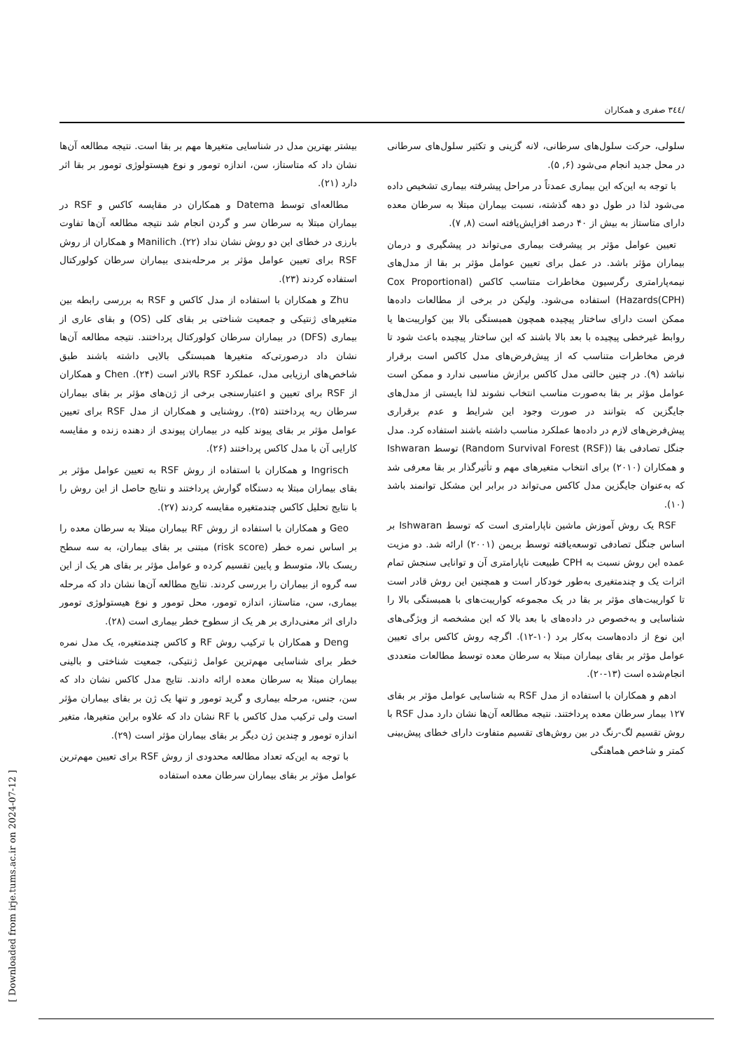/۳٤٤ صفری و همکاران
سلولی، حرکت سلول‌های سرطانی، لانه گزینی و تکثیر سلول‌های سرطانی در محل جدید انجام می‌شود (۶, ۵).
با توجه به این‌که این بیماری عمدتاً در مراحل پیشرفته بیماری تشخیص داده می‌شود لذا در طول دو دهه گذشته، نسبت بیماران مبتلا به سرطان معده دارای متاستاز به بیش از ۴۰ درصد افزایش‌یافته است (۸, ۷).
تعیین عوامل مؤثر بر پیشرفت بیماری می‌تواند در پیشگیری و درمان بیماران مؤثر باشد. در عمل برای تعیین عوامل مؤثر بر بقا از مدل‌های نیمه‌پارامتری رگرسیون مخاطرات متناسب کاکس (Cox Proportional Hazards(CPH)) استفاده می‌شود. ولیکن در برخی از مطالعات داده‌ها ممکن است دارای ساختار پیچیده همچون همبستگی بالا بین کواریبت‌ها یا روابط غیرخطی پیچیده با بعد بالا باشند که این ساختار پیچیده باعث شود تا فرض مخاطرات متناسب که از پیش‌فرض‌های مدل کاکس است برقرار نباشد (۹). در چنین حالتی مدل کاکس برازش مناسبی ندارد و ممکن است عوامل مؤثر بر بقا به‌صورت مناسب انتخاب نشوند لذا بایستی از مدل‌های جایگزین که بتوانند در صورت وجود این شرایط و عدم برقراری پیش‌فرض‌های لازم در داده‌ها عملکرد مناسب داشته باشند استفاده کرد. مدل جنگل تصادفی بقا (Random Survival Forest (RSF)) توسط Ishwaran و همکاران (۲۰۱۰) برای انتخاب متغیرهای مهم و تأثیرگذار بر بقا معرفی شد که به‌عنوان جایگزین مدل کاکس می‌تواند در برابر این مشکل توانمند باشد (۱۰).
RSF یک روش آموزش ماشین ناپارامتری است که توسط Ishwaran بر اساس جنگل تصادفی توسعه‌یافته توسط بریمن (۲۰۰۱) ارائه شد. دو مزیت عمده این روش نسبت به CPH طبیعت ناپارامتری آن و توانایی سنجش تمام اثرات یک و چندمتغیری به‌طور خودکار است و همچنین این روش قادر است تا کواریبت‌های مؤثر بر بقا در یک مجموعه کواریبت‌های با همبستگی بالا را شناسایی و به‌خصوص در داده‌های با بعد بالا که این مشخصه از ویژگی‌های این نوع از داده‌هاست به‌کار برد (۱۰-۱۲). اگرچه روش کاکس برای تعیین عوامل مؤثر بر بقای بیماران مبتلا به سرطان معده توسط مطالعات متعددی انجام‌شده است (۱۳-۲۰).
ادهم و همکاران با استفاده از مدل RSF به شناسایی عوامل مؤثر بر بقای ۱۲۷ بیمار سرطان معده پرداختند. نتیجه مطالعه آن‌ها نشان دارد مدل RSF با روش تقسیم لگ-رنگ در بین روش‌های تقسیم متفاوت دارای خطای پیش‌بینی کمتر و شاخص هماهنگی
بیشتر بهترین مدل در شناسایی متغیرها مهم بر بقا است. نتیجه مطالعه آن‌ها نشان داد که متاستاز، سن، اندازه تومور و نوع هیستولوژی تومور بر بقا اثر دارد (۲۱).
مطالعه‌ای توسط Datema و همکاران در مقایسه کاکس و RSF در بیماران مبتلا به سرطان سر و گردن انجام شد نتیجه مطالعه آن‌ها تفاوت بارزی در خطای این دو روش نشان نداد (۲۲). Manilich و همکاران از روش RSF برای تعیین عوامل مؤثر بر مرحله‌بندی بیماران سرطان کولورکتال استفاده کردند (۲۳).
Zhu و همکاران با استفاده از مدل کاکس و RSF به بررسی رابطه بین متغیرهای ژنتیکی و جمعیت شناختی بر بقای کلی (OS) و بقای عاری از بیماری (DFS) در بیماران سرطان کولورکتال پرداختند. نتیجه مطالعه آن‌ها نشان داد درصورتی‌که متغیرها همبستگی بالایی داشته باشند طبق شاخص‌های ارزیابی مدل، عملکرد RSF بالاتر است (۲۴). Chen و همکاران از RSF برای تعیین و اعتبارسنجی برخی از ژن‌های مؤثر بر بقای بیماران سرطان ریه پرداختند (۲۵). روشنایی و همکاران از مدل RSF برای تعیین عوامل مؤثر بر بقای پیوند کلیه در بیماران پیوندی از دهنده زنده و مقایسه کارایی آن با مدل کاکس پرداختند (۲۶).
Ingrisch و همکاران با استفاده از روش RSF به تعیین عوامل مؤثر بر بقای بیماران مبتلا به دستگاه گوارش پرداختند و نتایج حاصل از این روش را با نتایج تحلیل کاکس چندمتغیره مقایسه کردند (۲۷).
Geo و همکاران با استفاده از روش RF بیماران مبتلا به سرطان معده را بر اساس نمره خطر (risk score) مبتنی بر بقای بیماران، به سه سطح ریسک بالا، متوسط و پایین تقسیم کرده و عوامل مؤثر بر بقای هر یک از این سه گروه از بیماران را بررسی کردند. نتایج مطالعه آن‌ها نشان داد که مرحله بیماری، سن، متاستاز، اندازه تومور، محل تومور و نوع هیستولوژی تومور دارای اثر معنی‌داری بر هر یک از سطوح خطر بیماری است (۲۸).
Deng و همکاران با ترکیب روش RF و کاکس چندمتغیره، یک مدل نمره خطر برای شناسایی مهم‌ترین عوامل ژنتیکی، جمعیت شناختی و بالینی بیماران مبتلا به سرطان معده ارائه دادند. نتایج مدل کاکس نشان داد که سن، جنس، مرحله بیماری و گرید تومور و تنها یک ژن بر بقای بیماران مؤثر است ولی ترکیب مدل کاکس با RF نشان داد که علاوه براین متغیرها، متغیر اندازه تومور و چندین ژن دیگر بر بقای بیماران مؤثر است (۲۹).
با توجه به این‌که تعداد مطالعه محدودی از روش RSF برای تعیین مهم‌ترین عوامل مؤثر بر بقای بیماران سرطان معده استفاده
[ Downloaded from irje.tums.ac.ir on 2024-07-12 ]